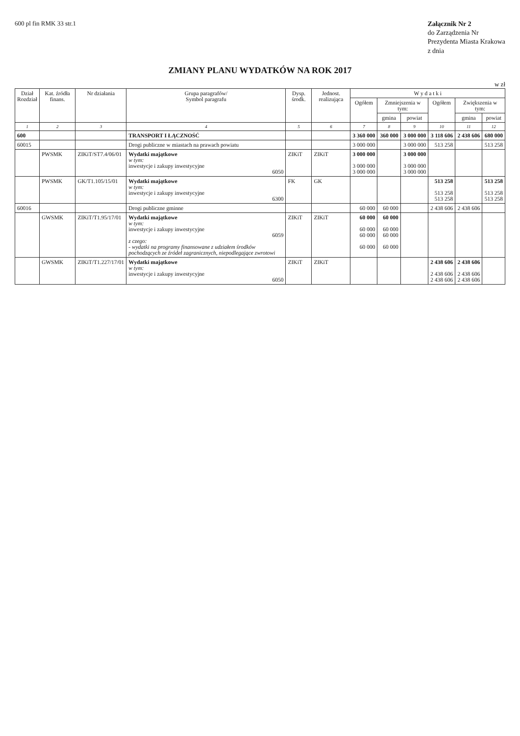600 pl fin RMK 33 str.1
Załącznik Nr 2
do Zarządzenia Nr
Prezydenta Miasta Krakowa
z dnia
ZMIANY PLANU WYDATKÓW NA ROK 2017
w zł
| Dział Rozdział | Kat. źródła finans. | Nr działania | Grupa paragrafów/ Symbol paragrafu | Dysp. środk. | Jednost. realizująca | W y d a t k i | | | | | |
| --- | --- | --- | --- | --- | --- | --- | --- | --- | --- | --- | --- |
| | | | | | | Ogółem | Zmniejszenia w tym: | | Ogółem | Zwiększenia w tym: | |
| | | | | | | | gmina | powiat | | gmina | powiat |
| 1 | 2 | 3 | 4 | 5 | 6 | 7 | 8 | 9 | 10 | 11 | 12 |
| 600 | | | TRANSPORT I ŁĄCZNOŚĆ | | | 3 360 000 | 360 000 | 3 000 000 | 3 118 606 | 2 438 606 | 680 000 |
| 60015 | | | Drogi publiczne w miastach na prawach powiatu | | | 3 000 000 | | 3 000 000 | 513 258 | | 513 258 |
| | PWSMK | ZIKiT/ST7.4/06/01 | Wydatki majątkowe w tym: inwestycje i zakupy inwestycyjne 6050 | ZIKiT | ZIKiT | 3 000 000 3 000 000 3 000 000 | | 3 000 000 3 000 000 3 000 000 | | | |
| | PWSMK | GK/T1.105/15/01 | Wydatki majątkowe w tym: inwestycje i zakupy inwestycyjne 6300 | FK | GK | | | | 513 258 513 258 513 258 | | 513 258 513 258 513 258 |
| 60016 | | | Drogi publiczne gminne | | | 60 000 | 60 000 | | 2 438 606 | 2 438 606 | |
| | GWSMK | ZIKiT/T1.95/17/01 | Wydatki majątkowe w tym: inwestycje i zakupy inwestycyjne 6059 z czego: - wydatki na programy finansowane z udziałem środków pochodzących ze źródeł zagranicznych, niepodlegające zwrotowi | ZIKiT | ZIKiT | 60 000 60 000 60 000 60 000 | 60 000 60 000 60 000 60 000 | | | | |
| | GWSMK | ZIKiT/T1.227/17/01 | Wydatki majątkowe w tym: inwestycje i zakupy inwestycyjne 6050 | ZIKiT | ZIKiT | | | | 2 438 606 2 438 606 2 438 606 | 2 438 606 2 438 606 2 438 606 | |